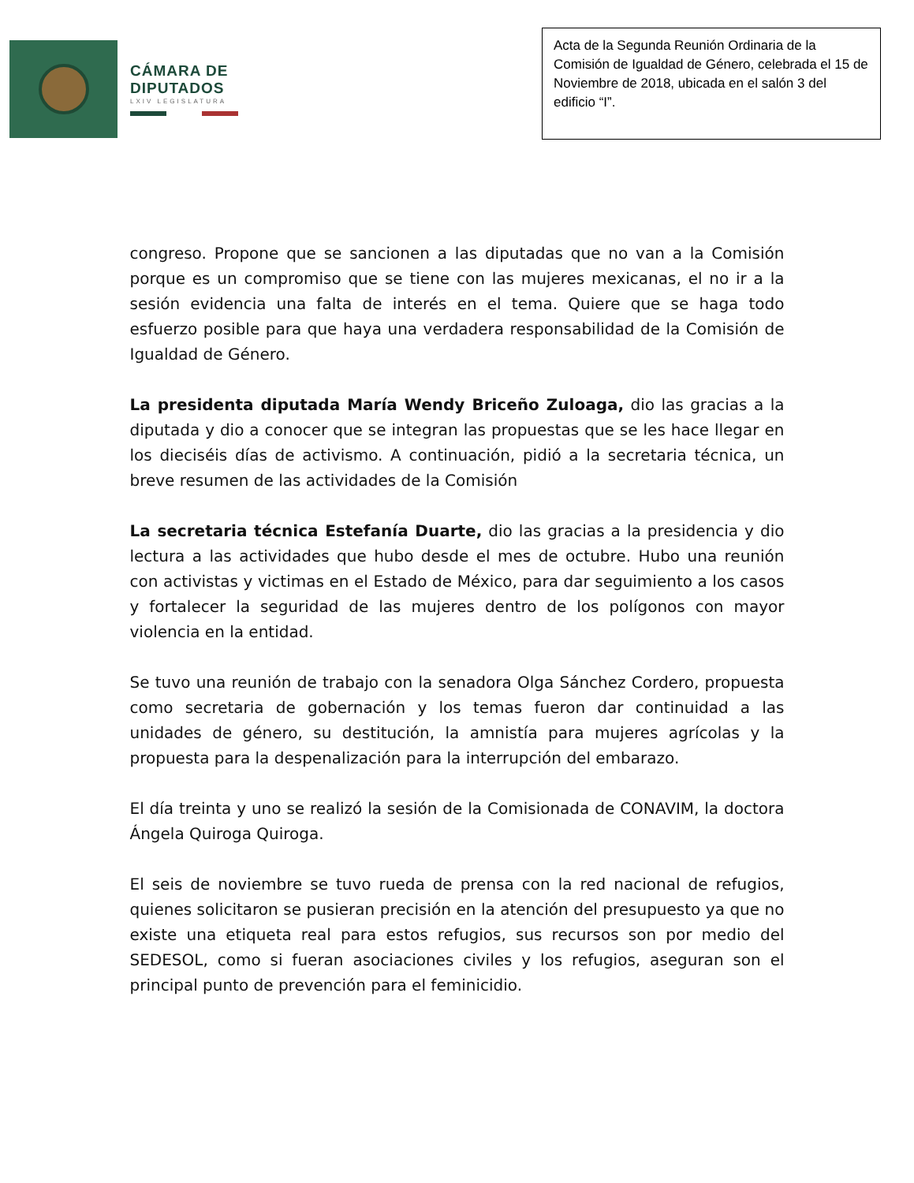CÁMARA DE
DIPUTADOS
LXIV LEGISLATURA
Acta de la Segunda Reunión Ordinaria de la Comisión de Igualdad de Género, celebrada el 15 de Noviembre de 2018, ubicada en el salón 3 del edificio “I”.
congreso. Propone que se sancionen a las diputadas que no van a la Comisión porque es un compromiso que se tiene con las mujeres mexicanas, el no ir a la sesión evidencia una falta de interés en el tema. Quiere que se haga todo esfuerzo posible para que haya una verdadera responsabilidad de la Comisión de Igualdad de Género.
La presidenta diputada María Wendy Briceño Zuloaga, dio las gracias a la diputada y dio a conocer que se integran las propuestas que se les hace llegar en los dieciséis días de activismo. A continuación, pidió a la secretaria técnica, un breve resumen de las actividades de la Comisión
La secretaria técnica Estefanía Duarte, dio las gracias a la presidencia y dio lectura a las actividades que hubo desde el mes de octubre. Hubo una reunión con activistas y victimas en el Estado de México, para dar seguimiento a los casos y fortalecer la seguridad de las mujeres dentro de los polígonos con mayor violencia en la entidad.
Se tuvo una reunión de trabajo con la senadora Olga Sánchez Cordero, propuesta como secretaria de gobernación y los temas fueron dar continuidad a las unidades de género, su destitución, la amnistía para mujeres agrícolas y la propuesta para la despenalización para la interrupción del embarazo.
El día treinta y uno se realizó la sesión de la Comisionada de CONAVIM, la doctora Ángela Quiroga Quiroga.
El seis de noviembre se tuvo rueda de prensa con la red nacional de refugios, quienes solicitaron se pusieran precisión en la atención del presupuesto ya que no existe una etiqueta real para estos refugios, sus recursos son por medio del SEDESOL, como si fueran asociaciones civiles y los refugios, aseguran son el principal punto de prevención para el feminicidio.